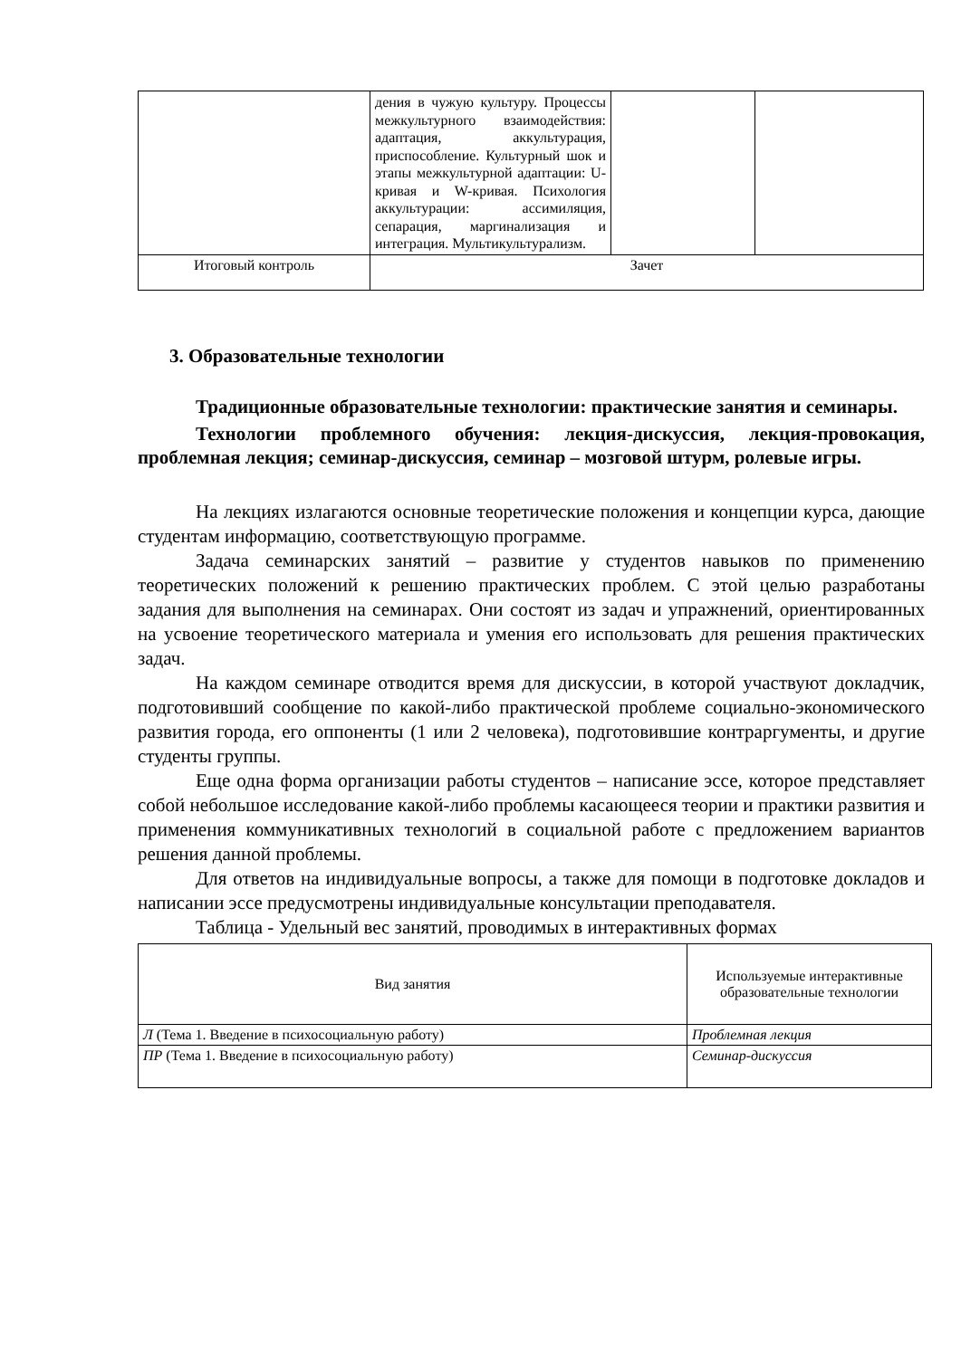| | дения в чужую культуру. Процессы межкультурного взаимодействия: адаптация, аккультурация, приспособление. Культурный шок и этапы межкультурной адаптации: U-кривая и W-кривая. Психология аккультурации: ассимиляция, сепарация, маргинализация и интеграция. Мультикультурализм. | | |
| Итоговый контроль | Зачет | | |
3. Образовательные технологии
Традиционные образовательные технологии: практические занятия и семинары.
Технологии проблемного обучения: лекция-дискуссия, лекция-провокация, проблемная лекция; семинар-дискуссия, семинар – мозговой штурм, ролевые игры.
На лекциях излагаются основные теоретические положения и концепции курса, дающие студентам информацию, соответствующую программе.
Задача семинарских занятий – развитие у студентов навыков по применению теоретических положений к решению практических проблем. С этой целью разработаны задания для выполнения на семинарах. Они состоят из задач и упражнений, ориентированных на усвоение теоретического материала и умения его использовать для решения практических задач.
На каждом семинаре отводится время для дискуссии, в которой участвуют докладчик, подготовивший сообщение по какой-либо практической проблеме социально-экономического развития города, его оппоненты (1 или 2 человека), подготовившие контраргументы, и другие студенты группы.
Еще одна форма организации работы студентов – написание эссе, которое представляет собой небольшое исследование какой-либо проблемы касающееся теории и практики развития и применения коммуникативных технологий в социальной работе с предложением вариантов решения данной проблемы.
Для ответов на индивидуальные вопросы, а также для помощи в подготовке докладов и написании эссе предусмотрены индивидуальные консультации преподавателя.
Таблица - Удельный вес занятий, проводимых в интерактивных формах
| Вид занятия | Используемые интерактивные образовательные технологии |
| Л (Тема 1. Введение в психосоциальную работу) | Проблемная лекция |
| ПР (Тема 1. Введение в психосоциальную работу) | Семинар-дискуссия |